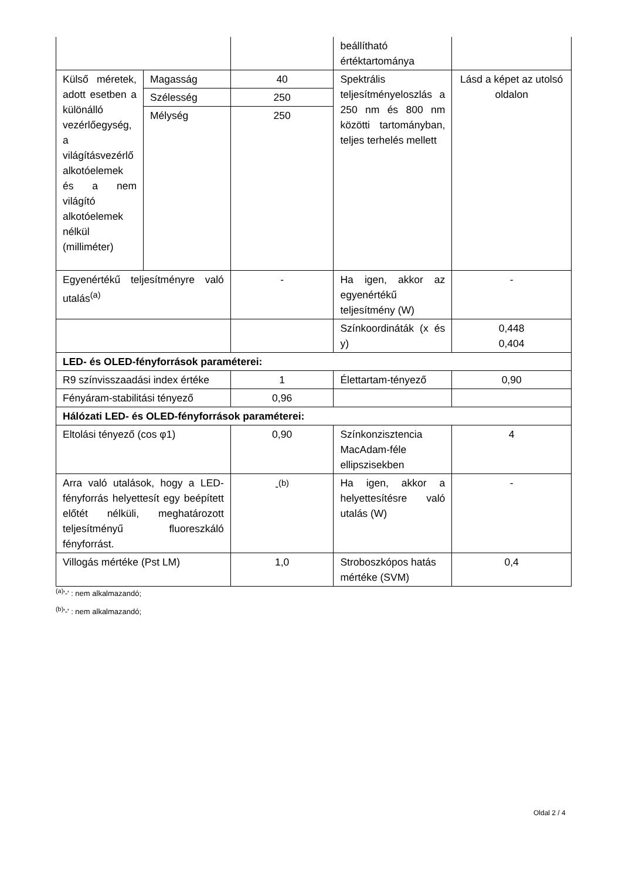| | | | beállítható értéktartománya | |
| Külső méretek, adott esetben a különálló vezérlőegység, a világításvezérlő alkotóelemek és a nem világító alkotóelemek nélkül (milliméter) | Magasság | 40 | Spektrális teljesítményeloszlás a 250 nm és 800 nm közötti tartományban, teljes terhelés mellett | Lásd a képet az utolsó oldalon |
| | Szélesség | 250 | | |
| | Mélység | 250 | | |
| Egyenértékű teljesítményre való utalás<sup>(a)</sup> | | - | Ha igen, akkor az egyenértékű teljesítmény (W) | - |
| | | | Színkoordináták (x és y) | 0,448 0,404 |
| LED- és OLED-fényforrások paraméterei: | | | | |
| R9 színvisszaadási index értéke | | 1 | Élettartam-tényező | 0,90 |
| Fényáram-stabilitási tényező | | 0,96 | | |
| Hálózati LED- és OLED-fényforrások paraméterei: | | | | |
| Eltolási tényező (cos φ1) | | 0,90 | Színkonzisztencia MacAdam-féle ellipszisekben | 4 |
| Arra való utalások, hogy a LED-fényforrás helyettesít egy beépített előtét nélküli, meghatározott teljesítményű fluoreszkáló fényforrást. | | -<sup>(b)</sup> | Ha igen, akkor a helyettesítésre való utalás (W) | - |
| Villogás mértéke (Pst LM) | | 1,0 | Stroboszkópos hatás mértéke (SVM) | 0,4 |
<sup>(a)</sup> '-' : nem alkalmazandó;
<sup>(b)</sup> '-' : nem alkalmazandó;
Oldal 2 / 4